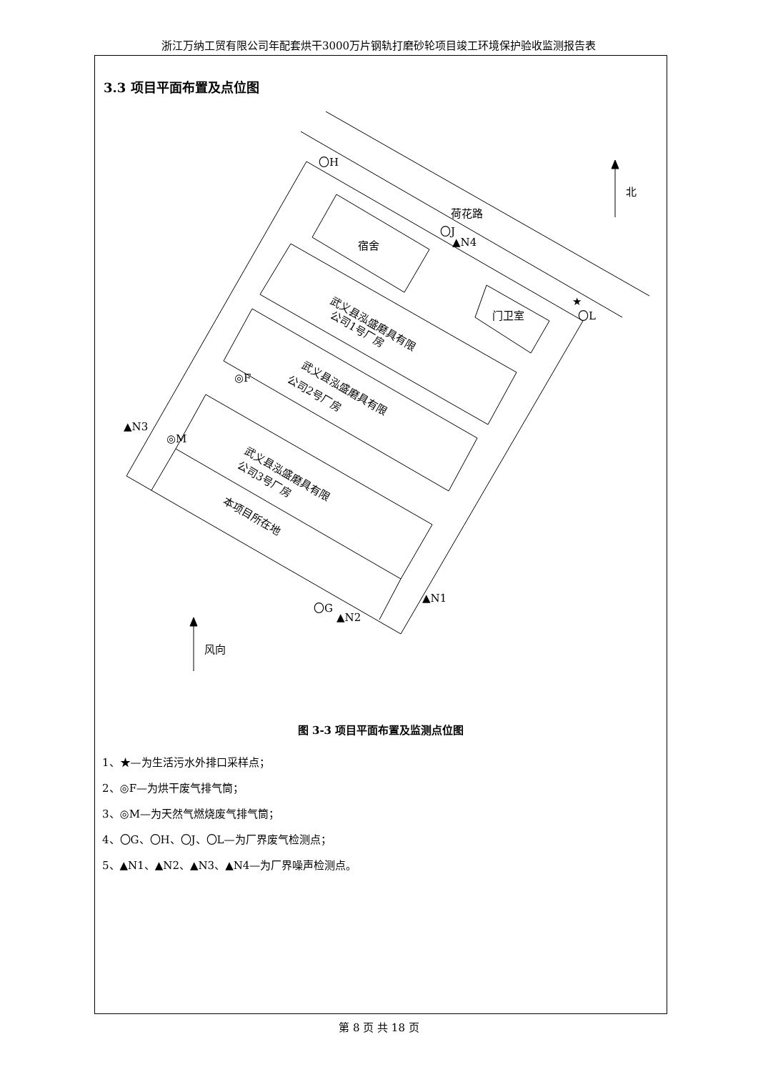浙江万纳工贸有限公司年配套烘干3000万片钢轨打磨砂轮项目竣工环境保护验收监测报告表
3.3 项目平面布置及点位图
北
〇H
荷花路
〇J
▲N4
宿舍
★
〇L
门卫室
武义县泓盛磨具有限
公司1号厂房
武义县泓盛磨具有限
公司2号厂房
◎F
▲N3
◎M
武义县泓盛磨具有限
公司3号厂房
本项目所在地
▲N1
〇G
▲N2
风向
图 3-3 项目平面布置及监测点位图
1、★—为生活污水外排口采样点；
2、◎F—为烘干废气排气筒；
3、◎M—为天然气燃烧废气排气筒；
4、〇G、〇H、〇J、〇L—为厂界废气检测点；
5、▲N1、▲N2、▲N3、▲N4—为厂界噪声检测点。
第 8 页 共 18 页